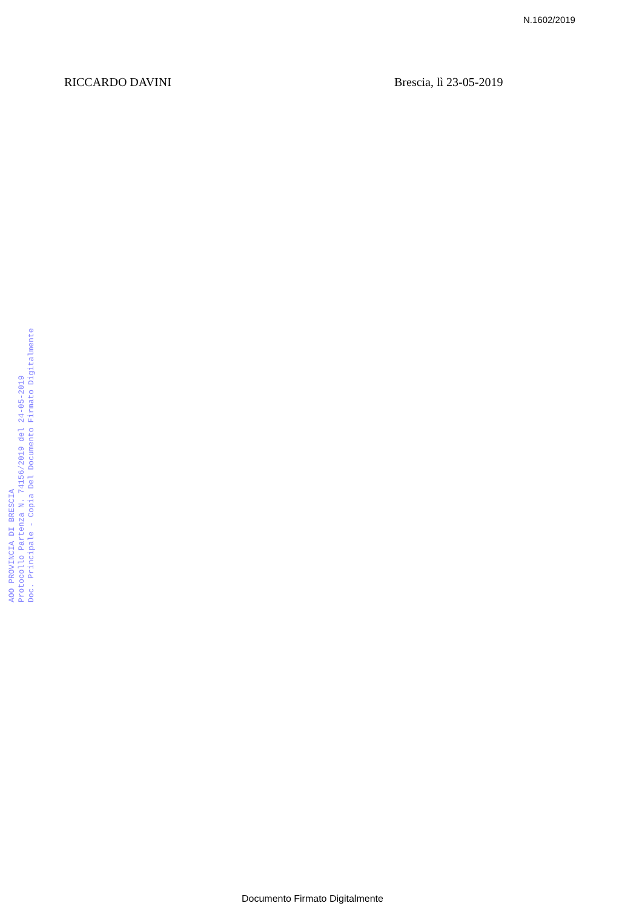N.1602/2019
RICCARDO DAVINI Brescia, lì 23-05-2019
AOO PROVINCIA DI BRESCIA
Protocollo Partenza N. 74156/2019 del 24-05-2019
Doc. Principale - Copia Del Documento Firmato Digitalmente
Documento Firmato Digitalmente